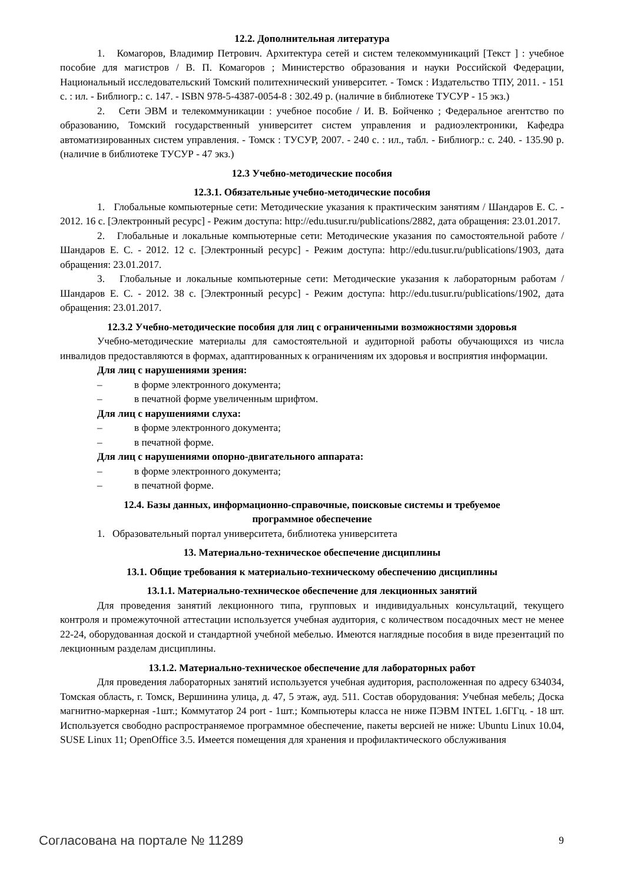12.2. Дополнительная литература
1. Комагоров, Владимир Петрович. Архитектура сетей и систем телекоммуникаций [Текст ] : учебное пособие для магистров / В. П. Комагоров ; Министерство образования и науки Российской Федерации, Национальный исследовательский Томский политехнический университет. - Томск : Издательство ТПУ, 2011. - 151 с. : ил. - Библиогр.: с. 147. - ISBN 978-5-4387-0054-8 : 302.49 р. (наличие в библиотеке ТУСУР - 15 экз.)
2. Сети ЭВМ и телекоммуникации : учебное пособие / И. В. Бойченко ; Федеральное агентство по образованию, Томский государственный университет систем управления и радиоэлектроники, Кафедра автоматизированных систем управления. - Томск : ТУСУР, 2007. - 240 с. : ил., табл. - Библиогр.: с. 240. - 135.90 р. (наличие в библиотеке ТУСУР - 47 экз.)
12.3 Учебно-методические пособия
12.3.1. Обязательные учебно-методические пособия
1. Глобальные компьютерные сети: Методические указания к практическим занятиям / Шандаров Е. С. - 2012. 16 с. [Электронный ресурс] - Режим доступа: http://edu.tusur.ru/publications/2882, дата обращения: 23.01.2017.
2. Глобальные и локальные компьютерные сети: Методические указания по самостоятельной работе / Шандаров Е. С. - 2012. 12 с. [Электронный ресурс] - Режим доступа: http://edu.tusur.ru/publications/1903, дата обращения: 23.01.2017.
3. Глобальные и локальные компьютерные сети: Методические указания к лабораторным работам / Шандаров Е. С. - 2012. 38 с. [Электронный ресурс] - Режим доступа: http://edu.tusur.ru/publications/1902, дата обращения: 23.01.2017.
12.3.2 Учебно-методические пособия для лиц с ограниченными возможностями здоровья
Учебно-методические материалы для самостоятельной и аудиторной работы обучающихся из числа инвалидов предоставляются в формах, адаптированных к ограничениям их здоровья и восприятия информации.
Для лиц с нарушениями зрения:
– в форме электронного документа;
– в печатной форме увеличенным шрифтом.
Для лиц с нарушениями слуха:
– в форме электронного документа;
– в печатной форме.
Для лиц с нарушениями опорно-двигательного аппарата:
– в форме электронного документа;
– в печатной форме.
12.4. Базы данных, информационно-справочные, поисковые системы и требуемое
программное обеспечение
1. Образовательный портал университета, библиотека университета
13. Материально-техническое обеспечение дисциплины
13.1. Общие требования к материально-техническому обеспечению дисциплины
13.1.1. Материально-техническое обеспечение для лекционных занятий
Для проведения занятий лекционного типа, групповых и индивидуальных консультаций, текущего контроля и промежуточной аттестации используется учебная аудитория, с количеством посадочных мест не менее 22-24, оборудованная доской и стандартной учебной мебелью. Имеются наглядные пособия в виде презентаций по лекционным разделам дисциплины.
13.1.2. Материально-техническое обеспечение для лабораторных работ
Для проведения лабораторных занятий используется учебная аудитория, расположенная по адресу 634034, Томская область, г. Томск, Вершинина улица, д. 47, 5 этаж, ауд. 511. Состав оборудования: Учебная мебель; Доска магнитно-маркерная -1шт.; Коммутатор 24 port - 1шт.; Компьютеры класса не ниже ПЭВМ INTEL 1.6ГГц. - 18 шт. Используется свободно распространяемое программное обеспечение, пакеты версией не ниже: Ubuntu Linux 10.04, SUSE Linux 11; OpenOffice 3.5. Имеется помещения для хранения и профилактического обслуживания
Согласована на портале № 11289 9